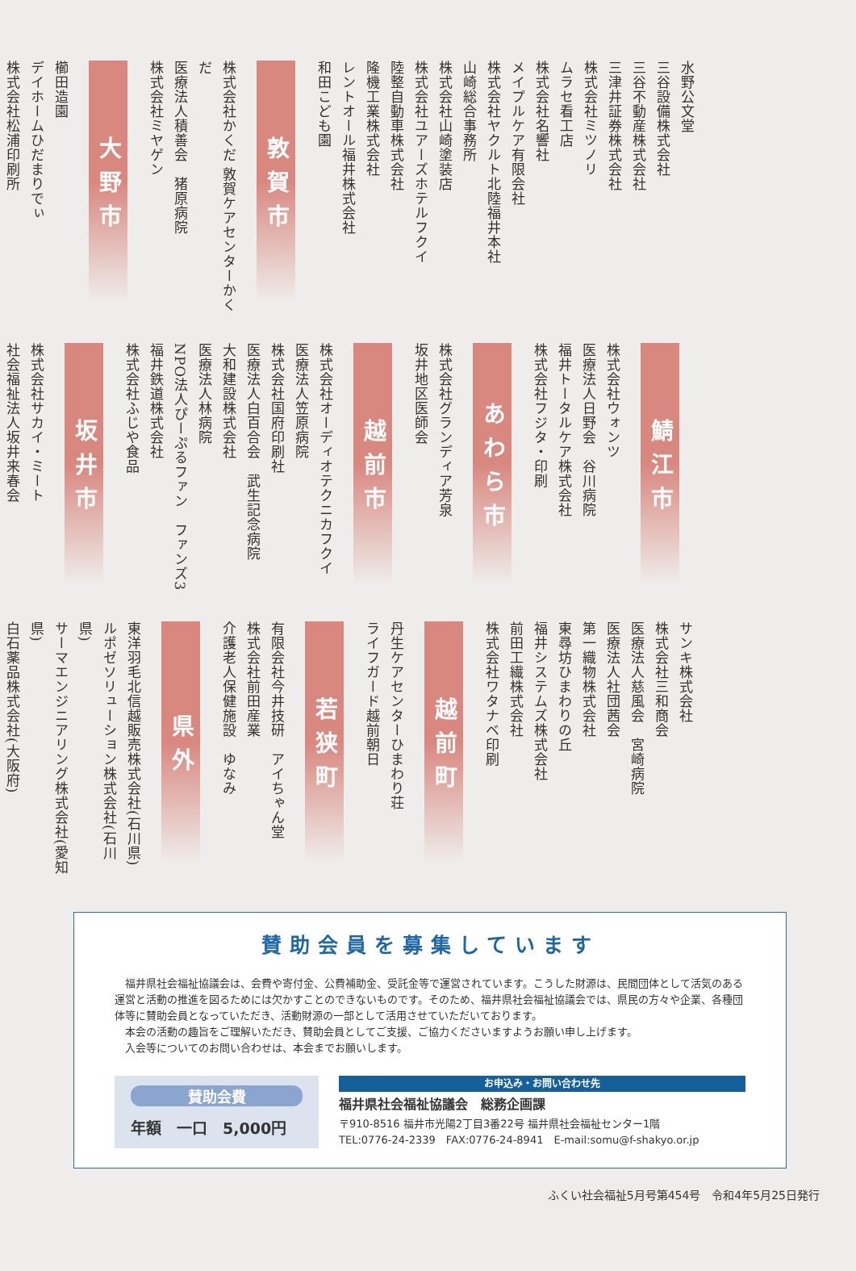水野公文堂
三谷設備株式会社
三谷不動産株式会社
三津井証券株式会社
株式会社ミツノリ
ムラセ看工店
株式会社名響社
メイプルケア有限会社
株式会社ヤクルト北陸福井本社
山崎総合事務所
株式会社山崎塗装店
株式会社ユアーズホテルフクイ
陸整自動車株式会社
隆機工業株式会社
レントオール福井株式会社
和田こども園
敦賀市
株式会社かくだ 敦賀ケアセンターかくだ
医療法人積善会　猪原病院
株式会社ミヤゲン
大野市
櫛田造園
デイホームひだまりでぃ
株式会社松浦印刷所
鯖江市
株式会社ウォンツ
医療法人日野会　谷川病院
福井トータルケア株式会社
株式会社フジタ・印刷
あわら市
株式会社グランディア芳泉
坂井地区医師会
越前市
株式会社オーディオテクニカフクイ
医療法人笠原病院
株式会社国府印刷社
医療法人白百合会　武生記念病院
大和建設株式会社
医療法人林病院
NPO法人ぴーぷるファン　ファンズ3
福井鉄道株式会社
株式会社ふじや食品
坂井市
株式会社サカイ・ミート
社会福祉法人坂井来春会
サンキ株式会社
株式会社三和商会
医療法人慈風会　宮崎病院
医療法人社団茜会
第一織物株式会社
東尋坊ひまわりの丘
福井システムズ株式会社
前田工繊株式会社
株式会社ワタナベ印刷
越前町
丹生ケアセンターひまわり荘
ライフガード越前朝日
若狭町
有限会社今井技研　アイちゃん堂
株式会社前田産業
介護老人保健施設　ゆなみ
県外
東洋羽毛北信越販売株式会社(石川県)
ルポゼソリューション株式会社(石川県)
サーマエンジニアリング株式会社(愛知県)
白石薬品株式会社(大阪府)
賛助会員を募集しています
福井県社会福祉協議会は、会費や寄付金、公費補助金、受託金等で運営されています。こうした財源は、民間団体として活気のある運営と活動の推進を図るためには欠かすことのできないものです。そのため、福井県社会福祉協議会では、県民の方々や企業、各種団体等に賛助会員となっていただき、活動財源の一部として活用させていただいております。
本会の活動の趣旨をご理解いただき、賛助会員としてご支援、ご協力くださいますようお願い申し上げます。
入会等についてのお問い合わせは、本会までお願いします。
賛助会費
年額　一口　5,000円
お申込み・お問い合わせ先
福井県社会福祉協議会　総務企画課
〒910-8516 福井市光陽2丁目3番22号 福井県社会福祉センター1階
TEL:0776-24-2339　FAX:0776-24-8941　E-mail:somu@f-shakyo.or.jp
ふくい社会福祉5月号第454号　令和4年5月25日発行